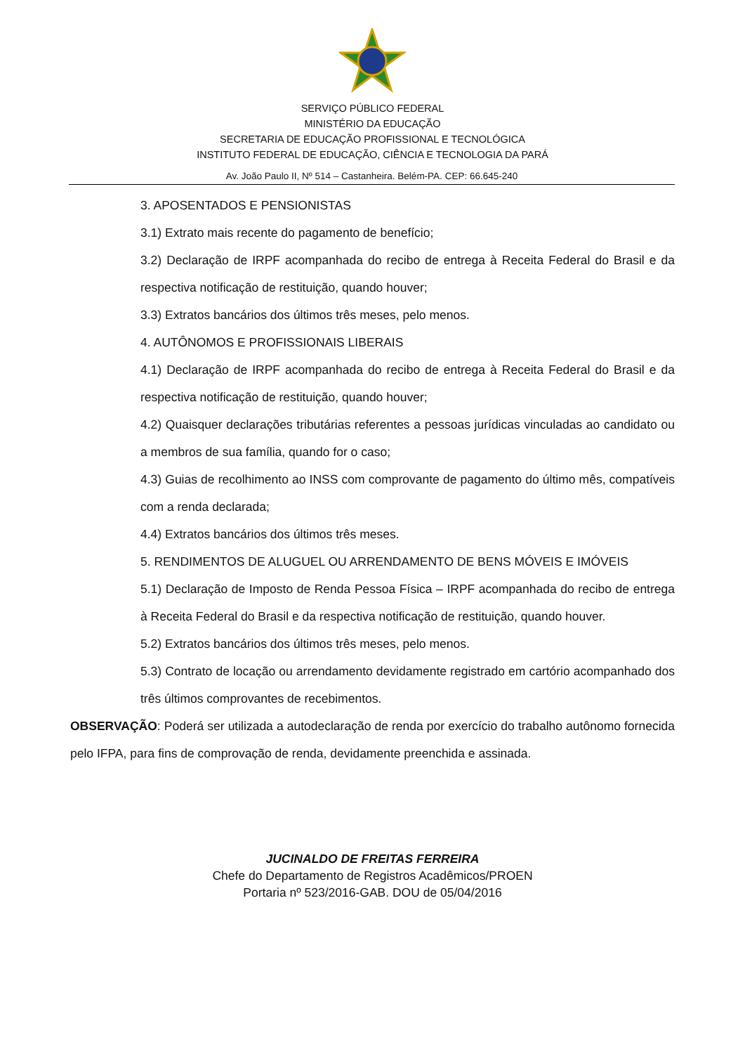SERVIÇO PÚBLICO FEDERAL
MINISTÉRIO DA EDUCAÇÃO
SECRETARIA DE EDUCAÇÃO PROFISSIONAL E TECNOLÓGICA
INSTITUTO FEDERAL DE EDUCAÇÃO, CIÊNCIA E TECNOLOGIA DA PARÁ
Av. João Paulo II, Nº 514 – Castanheira. Belém-PA. CEP: 66.645-240
3. APOSENTADOS E PENSIONISTAS
3.1) Extrato mais recente do pagamento de benefício;
3.2) Declaração de IRPF acompanhada do recibo de entrega à Receita Federal do Brasil e da respectiva notificação de restituição, quando houver;
3.3) Extratos bancários dos últimos três meses, pelo menos.
4. AUTÔNOMOS E PROFISSIONAIS LIBERAIS
4.1) Declaração de IRPF acompanhada do recibo de entrega à Receita Federal do Brasil e da respectiva notificação de restituição, quando houver;
4.2) Quaisquer declarações tributárias referentes a pessoas jurídicas vinculadas ao candidato ou a membros de sua família, quando for o caso;
4.3) Guias de recolhimento ao INSS com comprovante de pagamento do último mês, compatíveis com a renda declarada;
4.4) Extratos bancários dos últimos três meses.
5. RENDIMENTOS DE ALUGUEL OU ARRENDAMENTO DE BENS MÓVEIS E IMÓVEIS
5.1) Declaração de Imposto de Renda Pessoa Física – IRPF acompanhada do recibo de entrega à Receita Federal do Brasil e da respectiva notificação de restituição, quando houver.
5.2) Extratos bancários dos últimos três meses, pelo menos.
5.3) Contrato de locação ou arrendamento devidamente registrado em cartório acompanhado dos três últimos comprovantes de recebimentos.
OBSERVAÇÃO: Poderá ser utilizada a autodeclaração de renda por exercício do trabalho autônomo fornecida pelo IFPA, para fins de comprovação de renda, devidamente preenchida e assinada.
JUCINALDO DE FREITAS FERREIRA
Chefe do Departamento de Registros Acadêmicos/PROEN
Portaria nº 523/2016-GAB. DOU de 05/04/2016